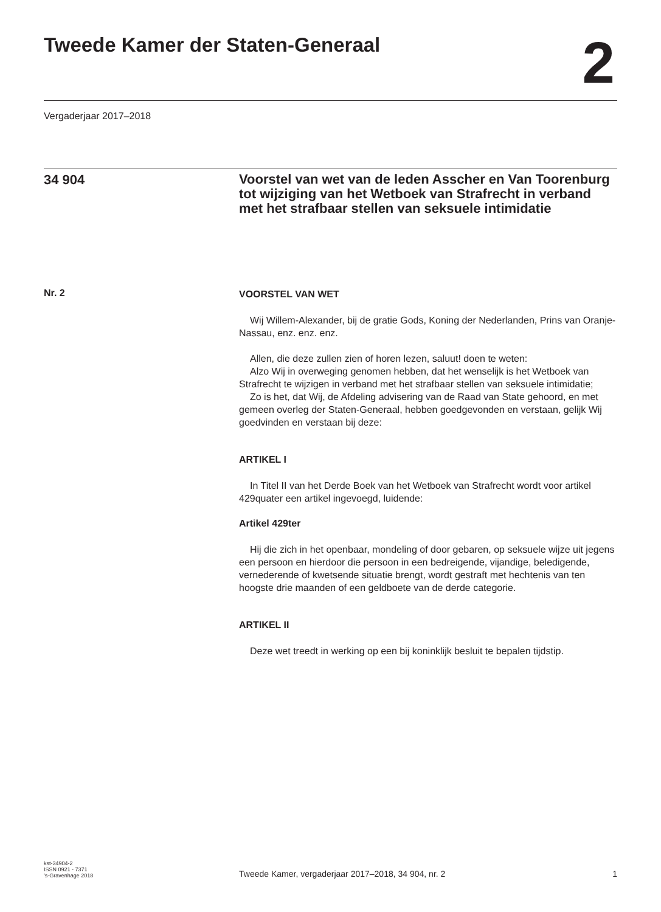Tweede Kamer der Staten-Generaal
2
Vergaderjaar 2017–2018
34 904
Voorstel van wet van de leden Asscher en Van Toorenburg tot wijziging van het Wetboek van Strafrecht in verband met het strafbaar stellen van seksuele intimidatie
Nr. 2
VOORSTEL VAN WET
Wij Willem-Alexander, bij de gratie Gods, Koning der Nederlanden, Prins van Oranje-Nassau, enz. enz. enz.
Allen, die deze zullen zien of horen lezen, saluut! doen te weten:
Alzo Wij in overweging genomen hebben, dat het wenselijk is het Wetboek van Strafrecht te wijzigen in verband met het strafbaar stellen van seksuele intimidatie;
Zo is het, dat Wij, de Afdeling advisering van de Raad van State gehoord, en met gemeen overleg der Staten-Generaal, hebben goedgevonden en verstaan, gelijk Wij goedvinden en verstaan bij deze:
ARTIKEL I
In Titel II van het Derde Boek van het Wetboek van Strafrecht wordt voor artikel 429quater een artikel ingevoegd, luidende:
Artikel 429ter
Hij die zich in het openbaar, mondeling of door gebaren, op seksuele wijze uit jegens een persoon en hierdoor die persoon in een bedreigende, vijandige, beledigende, vernederende of kwetsende situatie brengt, wordt gestraft met hechtenis van ten hoogste drie maanden of een geldboete van de derde categorie.
ARTIKEL II
Deze wet treedt in werking op een bij koninklijk besluit te bepalen tijdstip.
kst-34904-2
ISSN 0921 - 7371
's-Gravenhage 2018
Tweede Kamer, vergaderjaar 2017–2018, 34 904, nr. 2
1